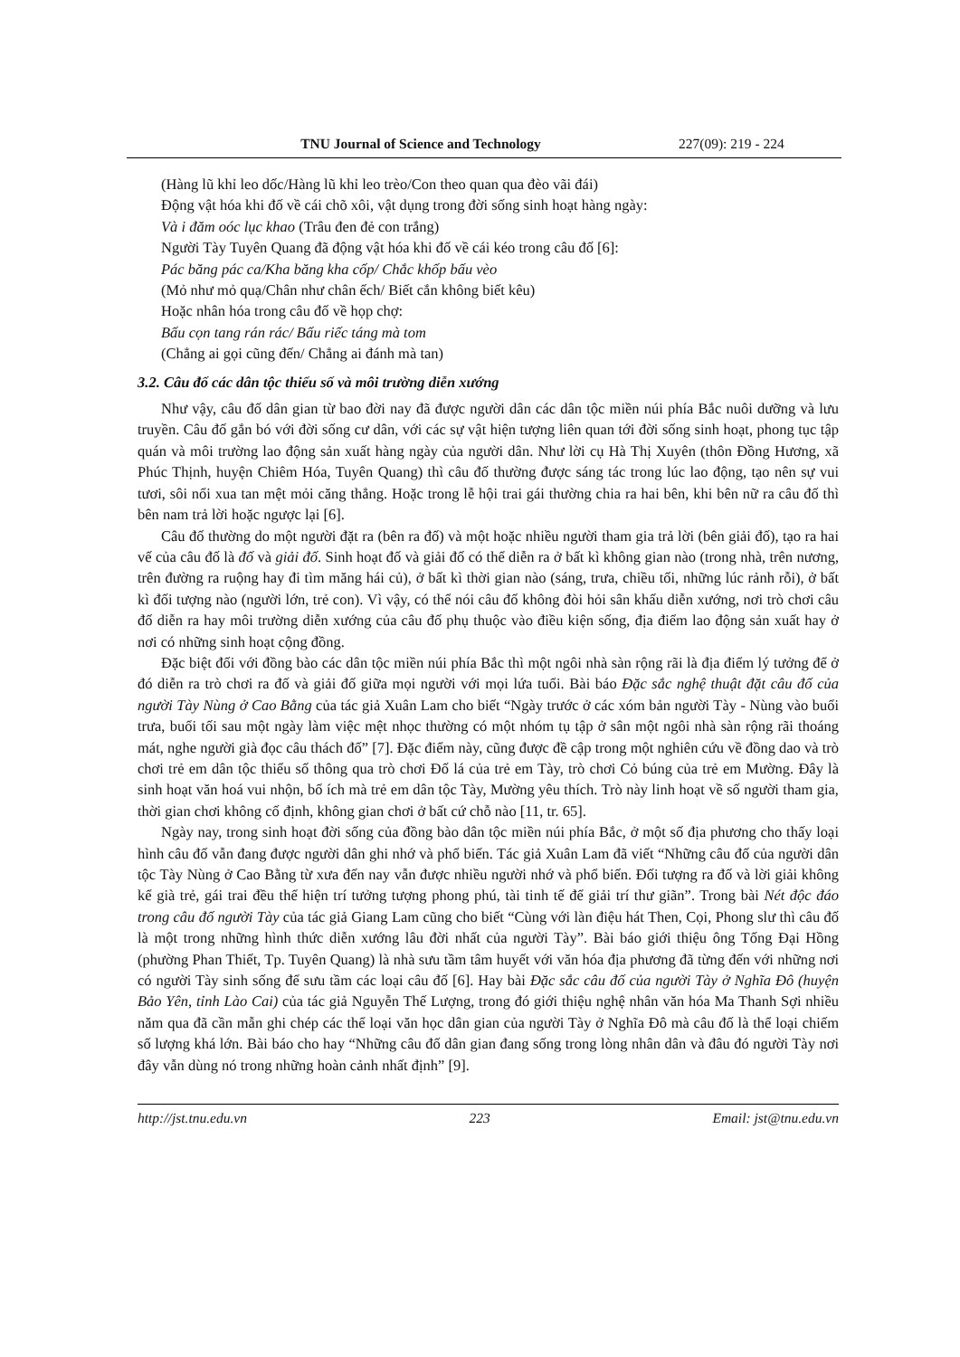TNU Journal of Science and Technology 227(09): 219 - 224
(Hàng lũ khỉ leo dốc/Hàng lũ khỉ leo trèo/Con theo quan qua đèo vãi đái)
Động vật hóa khi đố về cái chõ xôi, vật dụng trong đời sống sinh hoạt hàng ngày:
Và i đăm oóc lục khao (Trâu đen đẻ con trắng)
Người Tày Tuyên Quang đã động vật hóa khi đố về cái kéo trong câu đố [6]:
Pác băng pác ca/Kha băng kha cốp/ Chắc khốp bấu vèo
(Mỏ như mỏ quạ/Chân như chân ếch/ Biết cắn không biết kêu)
Hoặc nhân hóa trong câu đố về họp chợ:
Bấu cọn tang rán rác/ Bấu riếc táng mà tom
(Chẳng ai gọi cũng đến/ Chẳng ai đánh mà tan)
3.2. Câu đố các dân tộc thiểu số và môi trường diễn xướng
Như vậy, câu đố dân gian từ bao đời nay đã được người dân các dân tộc miền núi phía Bắc nuôi dưỡng và lưu truyền. Câu đố gắn bó với đời sống cư dân, với các sự vật hiện tượng liên quan tới đời sống sinh hoạt, phong tục tập quán và môi trường lao động sản xuất hàng ngày của người dân. Như lời cụ Hà Thị Xuyên (thôn Đồng Hương, xã Phúc Thịnh, huyện Chiêm Hóa, Tuyên Quang) thì câu đố thường được sáng tác trong lúc lao động, tạo nên sự vui tươi, sôi nổi xua tan mệt mỏi căng thẳng. Hoặc trong lễ hội trai gái thường chia ra hai bên, khi bên nữ ra câu đố thì bên nam trả lời hoặc ngược lại [6].
Câu đố thường do một người đặt ra (bên ra đố) và một hoặc nhiều người tham gia trả lời (bên giải đố), tạo ra hai vế của câu đố là đố và giải đố. Sinh hoạt đố và giải đố có thể diễn ra ở bất kì không gian nào (trong nhà, trên nương, trên đường ra ruộng hay đi tìm măng hái củ), ở bất kì thời gian nào (sáng, trưa, chiều tối, những lúc rảnh rỗi), ở bất kì đối tượng nào (người lớn, trẻ con). Vì vậy, có thể nói câu đố không đòi hỏi sân khấu diễn xướng, nơi trò chơi câu đố diễn ra hay môi trường diễn xướng của câu đố phụ thuộc vào điều kiện sống, địa điểm lao động sản xuất hay ở nơi có những sinh hoạt cộng đồng.
Đặc biệt đối với đồng bào các dân tộc miền núi phía Bắc thì một ngôi nhà sàn rộng rãi là địa điểm lý tưởng để ở đó diễn ra trò chơi ra đố và giải đố giữa mọi người với mọi lứa tuổi. Bài báo Đặc sắc nghệ thuật đặt câu đố của người Tày Nùng ở Cao Bằng của tác giả Xuân Lam cho biết “Ngày trước ở các xóm bản người Tày - Nùng vào buổi trưa, buổi tối sau một ngày làm việc mệt nhọc thường có một nhóm tụ tập ở sân một ngôi nhà sàn rộng rãi thoáng mát, nghe người già đọc câu thách đố” [7]. Đặc điểm này, cũng được đề cập trong một nghiên cứu về đồng dao và trò chơi trẻ em dân tộc thiểu số thông qua trò chơi Đố lá của trẻ em Tày, trò chơi Cỏ búng của trẻ em Mường. Đây là sinh hoạt văn hoá vui nhộn, bổ ích mà trẻ em dân tộc Tày, Mường yêu thích. Trò này linh hoạt về số người tham gia, thời gian chơi không cố định, không gian chơi ở bất cứ chỗ nào [11, tr. 65].
Ngày nay, trong sinh hoạt đời sống của đồng bào dân tộc miền núi phía Bắc, ở một số địa phương cho thấy loại hình câu đố vẫn đang được người dân ghi nhớ và phổ biến. Tác giả Xuân Lam đã viết “Những câu đố của người dân tộc Tày Nùng ở Cao Bằng từ xưa đến nay vẫn được nhiều người nhớ và phổ biến. Đối tượng ra đố và lời giải không kể già trẻ, gái trai đều thể hiện trí tưởng tượng phong phú, tài tinh tế để giải trí thư giãn”. Trong bài Nét độc đáo trong câu đố người Tày của tác giả Giang Lam cũng cho biết “Cùng với làn điệu hát Then, Cọi, Phong slư thì câu đố là một trong những hình thức diễn xướng lâu đời nhất của người Tày”. Bài báo giới thiệu ông Tống Đại Hồng (phường Phan Thiết, Tp. Tuyên Quang) là nhà sưu tầm tâm huyết với văn hóa địa phương đã từng đến với những nơi có người Tày sinh sống để sưu tầm các loại câu đố [6]. Hay bài Đặc sắc câu đố của người Tày ở Nghĩa Đô (huyện Bảo Yên, tỉnh Lào Cai) của tác giả Nguyễn Thế Lượng, trong đó giới thiệu nghệ nhân văn hóa Ma Thanh Sợi nhiều năm qua đã cần mẫn ghi chép các thể loại văn học dân gian của người Tày ở Nghĩa Đô mà câu đố là thể loại chiếm số lượng khá lớn. Bài báo cho hay “Những câu đố dân gian đang sống trong lòng nhân dân và đâu đó người Tày nơi đây vẫn dùng nó trong những hoàn cảnh nhất định” [9].
http://jst.tnu.edu.vn 223 Email: jst@tnu.edu.vn